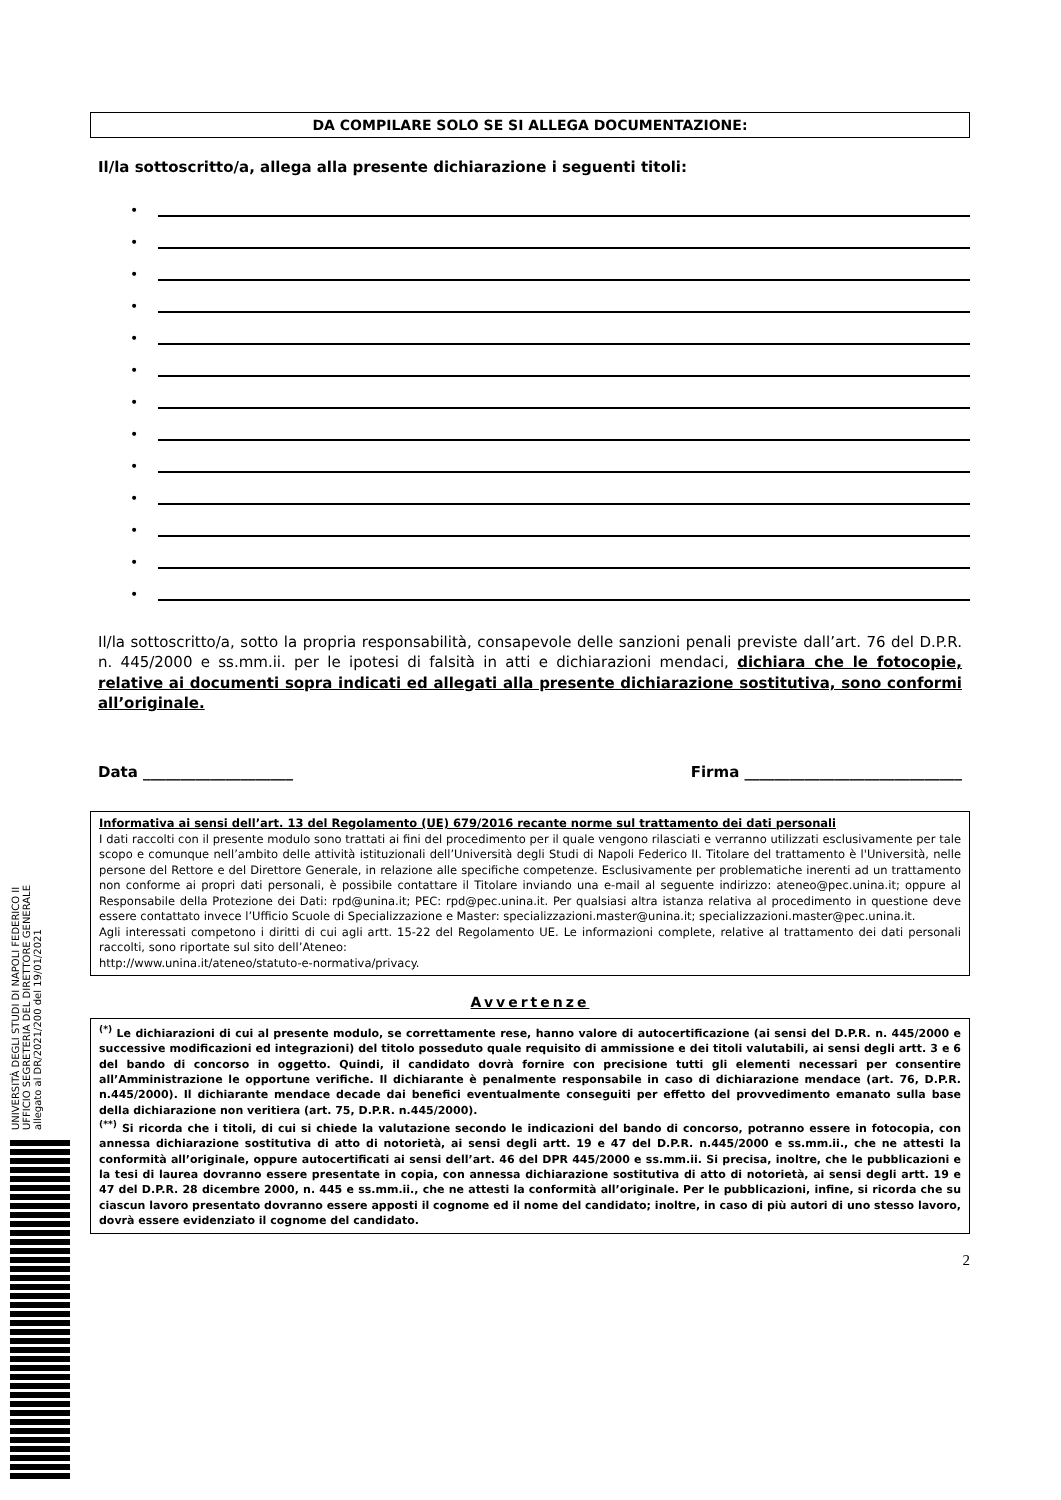UNIVERSITÀ DEGLI STUDI DI NAPOLI FEDERICO II
UFFICIO SEGRETERIA DEL DIRETTORE GENERALE
allegato al DR/2021/200 del 19/01/2021
DA COMPILARE SOLO SE SI ALLEGA DOCUMENTAZIONE:
Il/la sottoscritto/a, allega alla presente dichiarazione i seguenti titoli:
•
•
•
•
•
•
•
•
•
•
•
•
•
Il/la sottoscritto/a, sotto la propria responsabilità, consapevole delle sanzioni penali previste dall’art. 76 del D.P.R. n. 445/2000 e ss.mm.ii. per le ipotesi di falsità in atti e dichiarazioni mendaci, dichiara che le fotocopie, relative ai documenti sopra indicati ed allegati alla presente dichiarazione sostitutiva, sono conformi all’originale.
Data ____________________ Firma _____________________________
Informativa ai sensi dell’art. 13 del Regolamento (UE) 679/2016 recante norme sul trattamento dei dati personali
I dati raccolti con il presente modulo sono trattati ai fini del procedimento per il quale vengono rilasciati e verranno utilizzati esclusivamente per tale scopo e comunque nell’ambito delle attività istituzionali dell’Università degli Studi di Napoli Federico II. Titolare del trattamento è l'Università, nelle persone del Rettore e del Direttore Generale, in relazione alle specifiche competenze. Esclusivamente per problematiche inerenti ad un trattamento non conforme ai propri dati personali, è possibile contattare il Titolare inviando una e-mail al seguente indirizzo: ateneo@pec.unina.it; oppure al Responsabile della Protezione dei Dati: rpd@unina.it; PEC: rpd@pec.unina.it. Per qualsiasi altra istanza relativa al procedimento in questione deve essere contattato invece l’Ufficio Scuole di Specializzazione e Master: specializzazioni.master@unina.it; specializzazioni.master@pec.unina.it.
Agli interessati competono i diritti di cui agli artt. 15-22 del Regolamento UE. Le informazioni complete, relative al trattamento dei dati personali raccolti, sono riportate sul sito dell’Ateneo:
http://www.unina.it/ateneo/statuto-e-normativa/privacy.
Avvertenze
<sup>(*)</sup> Le dichiarazioni di cui al presente modulo, se correttamente rese, hanno valore di autocertificazione (ai sensi del D.P.R. n. 445/2000 e successive modificazioni ed integrazioni) del titolo posseduto quale requisito di ammissione e dei titoli valutabili, ai sensi degli artt. 3 e 6 del bando di concorso in oggetto. Quindi, il candidato dovrà fornire con precisione tutti gli elementi necessari per consentire all’Amministrazione le opportune verifiche. Il dichiarante è penalmente responsabile in caso di dichiarazione mendace (art. 76, D.P.R. n.445/2000). Il dichiarante mendace decade dai benefici eventualmente conseguiti per effetto del provvedimento emanato sulla base della dichiarazione non veritiera (art. 75, D.P.R. n.445/2000).
<sup>(**)</sup> Si ricorda che i titoli, di cui si chiede la valutazione secondo le indicazioni del bando di concorso, potranno essere in fotocopia, con annessa dichiarazione sostitutiva di atto di notorietà, ai sensi degli artt. 19 e 47 del D.P.R. n.445/2000 e ss.mm.ii., che ne attesti la conformità all’originale, oppure autocertificati ai sensi dell’art. 46 del DPR 445/2000 e ss.mm.ii. Si precisa, inoltre, che le pubblicazioni e la tesi di laurea dovranno essere presentate in copia, con annessa dichiarazione sostitutiva di atto di notorietà, ai sensi degli artt. 19 e 47 del D.P.R. 28 dicembre 2000, n. 445 e ss.mm.ii., che ne attesti la conformità all’originale. Per le pubblicazioni, infine, si ricorda che su ciascun lavoro presentato dovranno essere apposti il cognome ed il nome del candidato; inoltre, in caso di più autori di uno stesso lavoro, dovrà essere evidenziato il cognome del candidato.
2